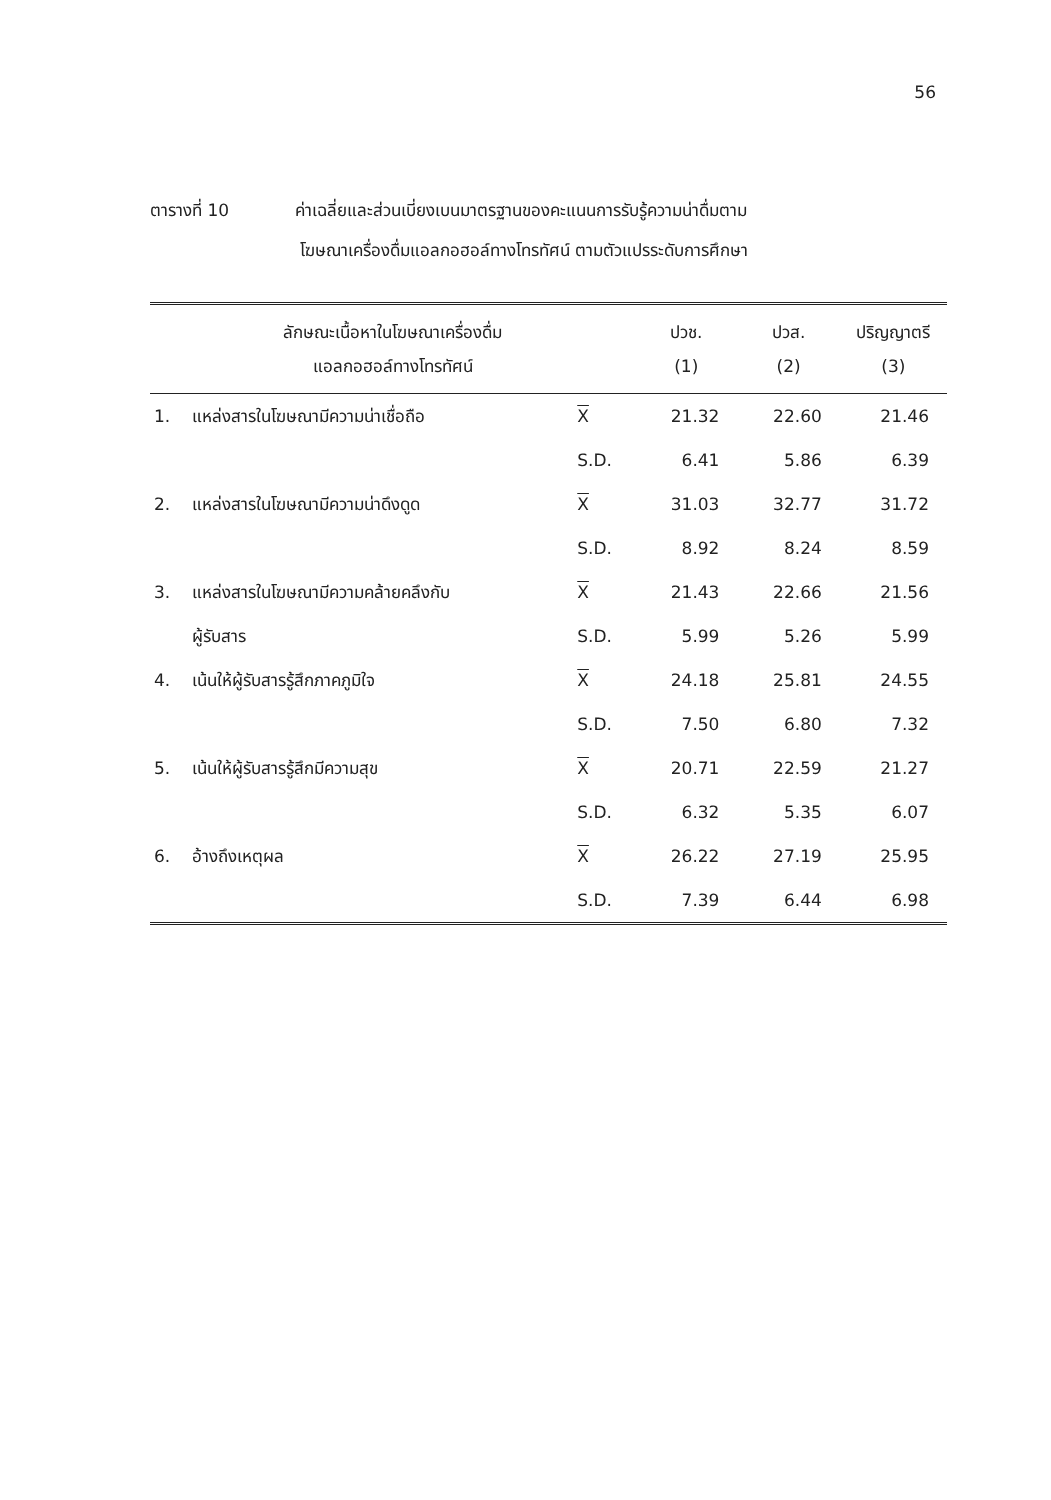56
ตารางที่ 10 ค่าเฉลี่ยและส่วนเบี่ยงเบนมาตรฐานของคะแนนการรับรู้ความน่าดื่มตาม
โฆษณาเครื่องดื่มแอลกอฮอล์ทางโทรทัศน์ ตามตัวแปรระดับการศึกษา
| ลักษณะเนื้อหาในโฆษณาเครื่องดื่ม แอลกอฮอล์ทางโทรทัศน์ | | | ปวช. (1) | ปวส. (2) | ปริญญาตรี (3) |
| --- | --- | --- | --- | --- | --- |
| 1. | แหล่งสารในโฆษณามีความน่าเชื่อถือ | X | 21.32 | 22.60 | 21.46 |
| | | S.D. | 6.41 | 5.86 | 6.39 |
| 2. | แหล่งสารในโฆษณามีความน่าดึงดูด | X | 31.03 | 32.77 | 31.72 |
| | | S.D. | 8.92 | 8.24 | 8.59 |
| 3. | แหล่งสารในโฆษณามีความคล้ายคลึงกับ | X | 21.43 | 22.66 | 21.56 |
| | ผู้รับสาร | S.D. | 5.99 | 5.26 | 5.99 |
| 4. | เน้นให้ผู้รับสารรู้สึกภาคภูมิใจ | X | 24.18 | 25.81 | 24.55 |
| | | S.D. | 7.50 | 6.80 | 7.32 |
| 5. | เน้นให้ผู้รับสารรู้สึกมีความสุข | X | 20.71 | 22.59 | 21.27 |
| | | S.D. | 6.32 | 5.35 | 6.07 |
| 6. | อ้างถึงเหตุผล | X | 26.22 | 27.19 | 25.95 |
| | | S.D. | 7.39 | 6.44 | 6.98 |